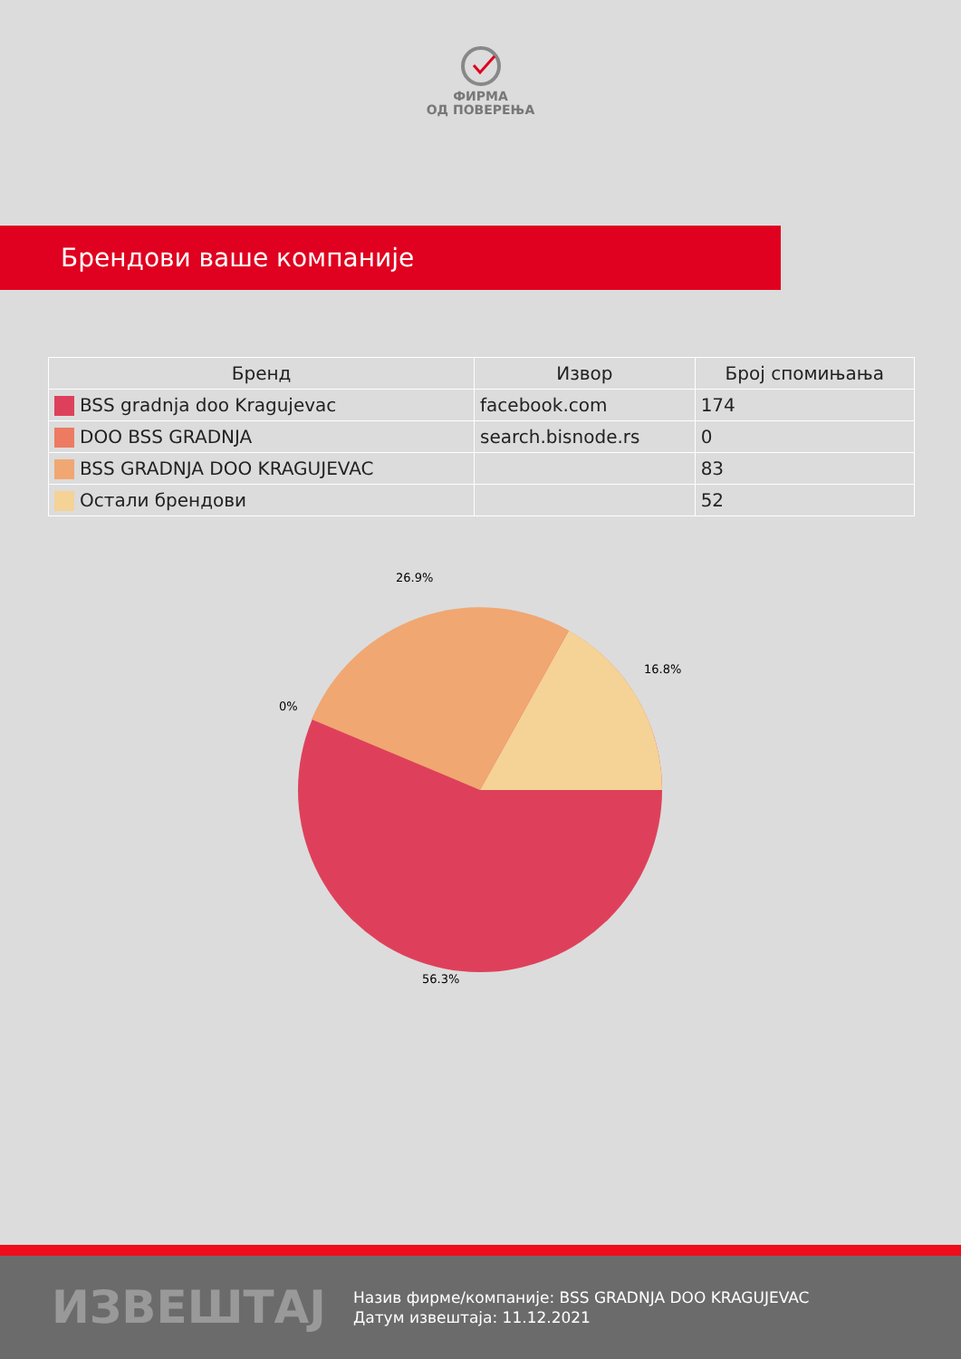ФИРМА
ОД ПОВЕРЕЊА
Брендови ваше компаније
| Бренд | Извор | Број спомињања |
| --- | --- | --- |
| BSS gradnja doo Kragujevac | facebook.com | 174 |
| DOO BSS GRADNJA | search.bisnode.rs | 0 |
| BSS GRADNJA DOO KRAGUJEVAC | | 83 |
| Остали брендови | | 52 |
26.9%
16.8%
0%
56.3%
ИЗВЕШТАЈ
Назив фирме/компаније: BSS GRADNJA DOO KRAGUJEVAC
Датум извештаја: 11.12.2021